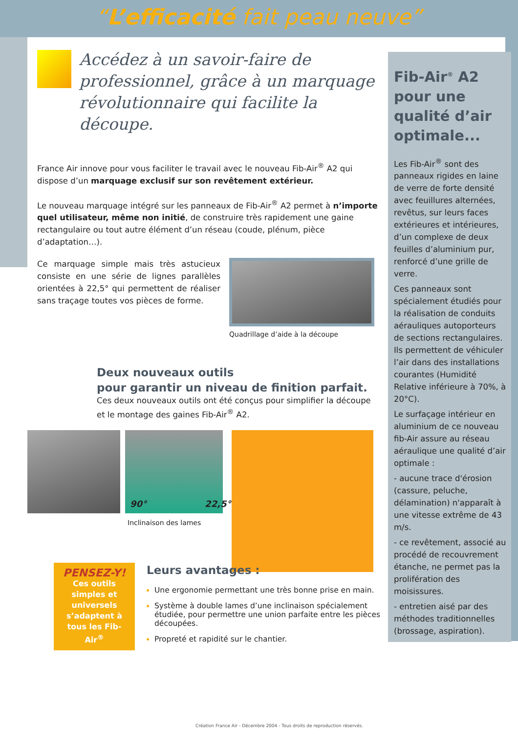“L’efficacité fait peau neuve”
Accédez à un savoir-faire de professionnel, grâce à un marquage révolutionnaire qui facilite la découpe.
France Air innove pour vous faciliter le travail avec le nouveau Fib-Air<sup>®</sup> A2 qui dispose d’un marquage exclusif sur son revêtement extérieur.
Le nouveau marquage intégré sur les panneaux de Fib-Air<sup>®</sup> A2 permet à n’importe quel utilisateur, même non initié, de construire très rapidement une gaine rectangulaire ou tout autre élément d’un réseau (coude, plénum, pièce d’adaptation…).
Ce marquage simple mais très astucieux consiste en une série de lignes parallèles orientées à 22,5° qui permettent de réaliser sans traçage toutes vos pièces de forme.
Quadrillage d’aide à la découpe
Deux nouveaux outils
pour garantir un niveau de finition parfait.
Ces deux nouveaux outils ont été conçus pour simplifier la découpe et le montage des gaines Fib-Air<sup>®</sup> A2.
90° 22,5°
Inclinaison des lames
Fib-Air<sup>®</sup> A2 pour une qualité d’air optimale...
Les Fib-Air<sup>®</sup> sont des panneaux rigides en laine de verre de forte densité avec feuillures alternées, revêtus, sur leurs faces extérieures et intérieures, d’un complexe de deux feuilles d’aluminium pur, renforcé d’une grille de verre.
Ces panneaux sont spécialement étudiés pour la réalisation de conduits aérauliques autoporteurs de sections rectangulaires. Ils permettent de véhiculer l’air dans des installations courantes (Humidité Relative inférieure à 70%, à 20°C).
Le surfaçage intérieur en aluminium de ce nouveau fib-Air assure au réseau aéraulique une qualité d’air optimale :
- aucune trace d'érosion (cassure, peluche, délamination) n'apparaît à une vitesse extrême de 43 m/s.
- ce revêtement, associé au procédé de recouvrement étanche, ne permet pas la prolifération des moisissures.
- entretien aisé par des méthodes traditionnelles (brossage, aspiration).
PENSEZ-Y!
Ces outils simples et universels s’adaptent à tous les Fib-Air<sup>®</sup>
Leurs avantages :
Une ergonomie permettant une très bonne prise en main.
Système à double lames d’une inclinaison spécialement étudiée, pour permettre une union parfaite entre les pièces découpées.
Propreté et rapidité sur le chantier.
Création France Air - Décembre 2004 - Tous droits de reproduction réservés.